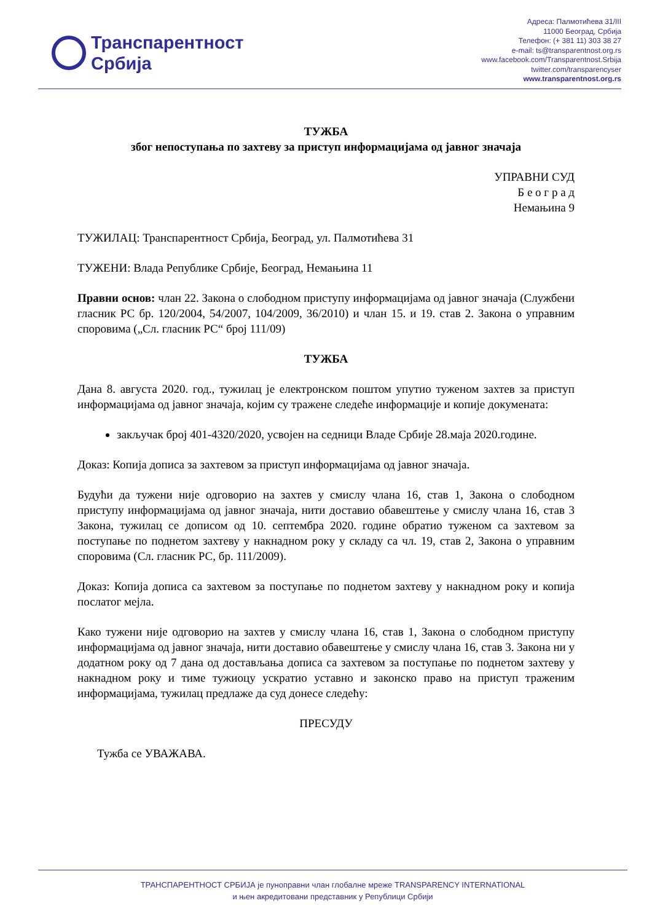Транспарентност
Србија
Адреса: Палмотићева 31/III
11000 Београд, Србија
Телефон: (+ 381 11) 303 38 27
e-mail: ts@transparentnost.org.rs
www.facebook.com/Transparentnost.Srbija
twitter.com/transparencyser
www.transparentnost.org.rs
ТУЖБА
због непоступања по захтеву за приступ информацијама од јавног значаја
УПРАВНИ СУД
Б е о г р а д
Немањина 9
ТУЖИЛАЦ: Транспарентност Србија, Београд, ул. Палмотићева 31
ТУЖЕНИ: Влада Републике Србије, Београд, Немањина 11
Правни основ: члан 22. Закона о слободном приступу информацијама од јавног значаја (Службени гласник РС бр. 120/2004, 54/2007, 104/2009, 36/2010) и члан 15. и 19. став 2. Закона о управним споровима („Сл. гласник РС“ број 111/09)
ТУЖБА
Дана 8. августа 2020. год., тужилац је електронском поштом упутио туженом захтев за приступ информацијама од јавног значаја, којим су тражене следеће информације и копије докумената:
закључак број 401-4320/2020, усвојен на седници Владе Србије 28.маја 2020.године.
Доказ: Копија дописа за захтевом за приступ информацијама од јавног значаја.
Будући да тужени није одговорио на захтев у смислу члана 16, став 1, Закона о слободном приступу информацијама од јавног значаја, нити доставио обавештење у смислу члана 16, став 3 Закона, тужилац се дописом од 10. септембра 2020. године обратио туженом са захтевом за поступање по поднетом захтеву у накнадном року у складу са чл. 19, став 2, Закона о управним споровима (Сл. гласник РС, бр. 111/2009).
Доказ: Копија дописа са захтевом за поступање по поднетом захтеву у накнадном року и копија послатог мејла.
Како тужени није одговорио на захтев у смислу члана 16, став 1, Закона о слободном приступу информацијама од јавног значаја, нити доставио обавештење у смислу члана 16, став 3. Закона ни у додатном року од 7 дана од достављања дописа са захтевом за поступање по поднетом захтеву у накнадном року и тиме тужиоцу ускратио уставно и законско право на приступ траженим информацијама, тужилац предлаже да суд донесе следећу:
ПРЕСУДУ
Тужба се УВАЖАВА.
ТРАНСПАРЕНТНОСТ СРБИЈА је пуноправни члан глобалне мреже TRANSPARENCY INTERNATIONAL
и њен акредитовани представник у Републици Србији